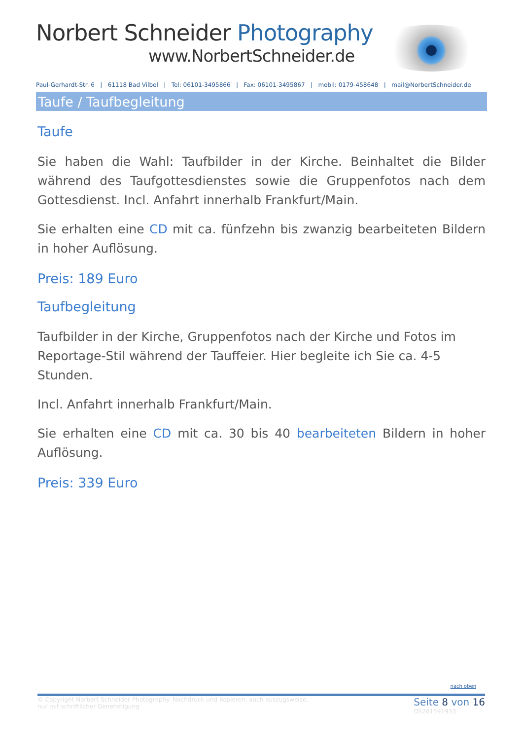Norbert Schneider Photography
www.NorbertSchneider.de
Paul-Gerhardt-Str. 6 | 61118 Bad Vilbel | Tel: 06101-3495866 | Fax: 06101-3495867 | mobil: 0179-458648 | mail@NorbertSchneider.de
Taufe / Taufbegleitung
Taufe
Sie haben die Wahl: Taufbilder in der Kirche. Beinhaltet die Bilder während des Taufgottesdienstes sowie die Gruppenfotos nach dem Gottesdienst. Incl. Anfahrt innerhalb Frankfurt/Main.
Sie erhalten eine CD mit ca. fünfzehn bis zwanzig bearbeiteten Bildern in hoher Auflösung.
Preis: 189 Euro
Taufbegleitung
Taufbilder in der Kirche, Gruppenfotos nach der Kirche und Fotos im Reportage-Stil während der Tauffeier. Hier begleite ich Sie ca. 4-5 Stunden.
Incl. Anfahrt innerhalb Frankfurt/Main.
Sie erhalten eine CD mit ca. 30 bis 40 bearbeiteten Bildern in hoher Auflösung.
Preis: 339 Euro
nach oben
© Copyright Norbert Schneider Photography. Nachdruck und Kopieren, auch auszugsweise,
nur mit schriftlicher Genehmigung
Seite 8 von 16
DS201591933